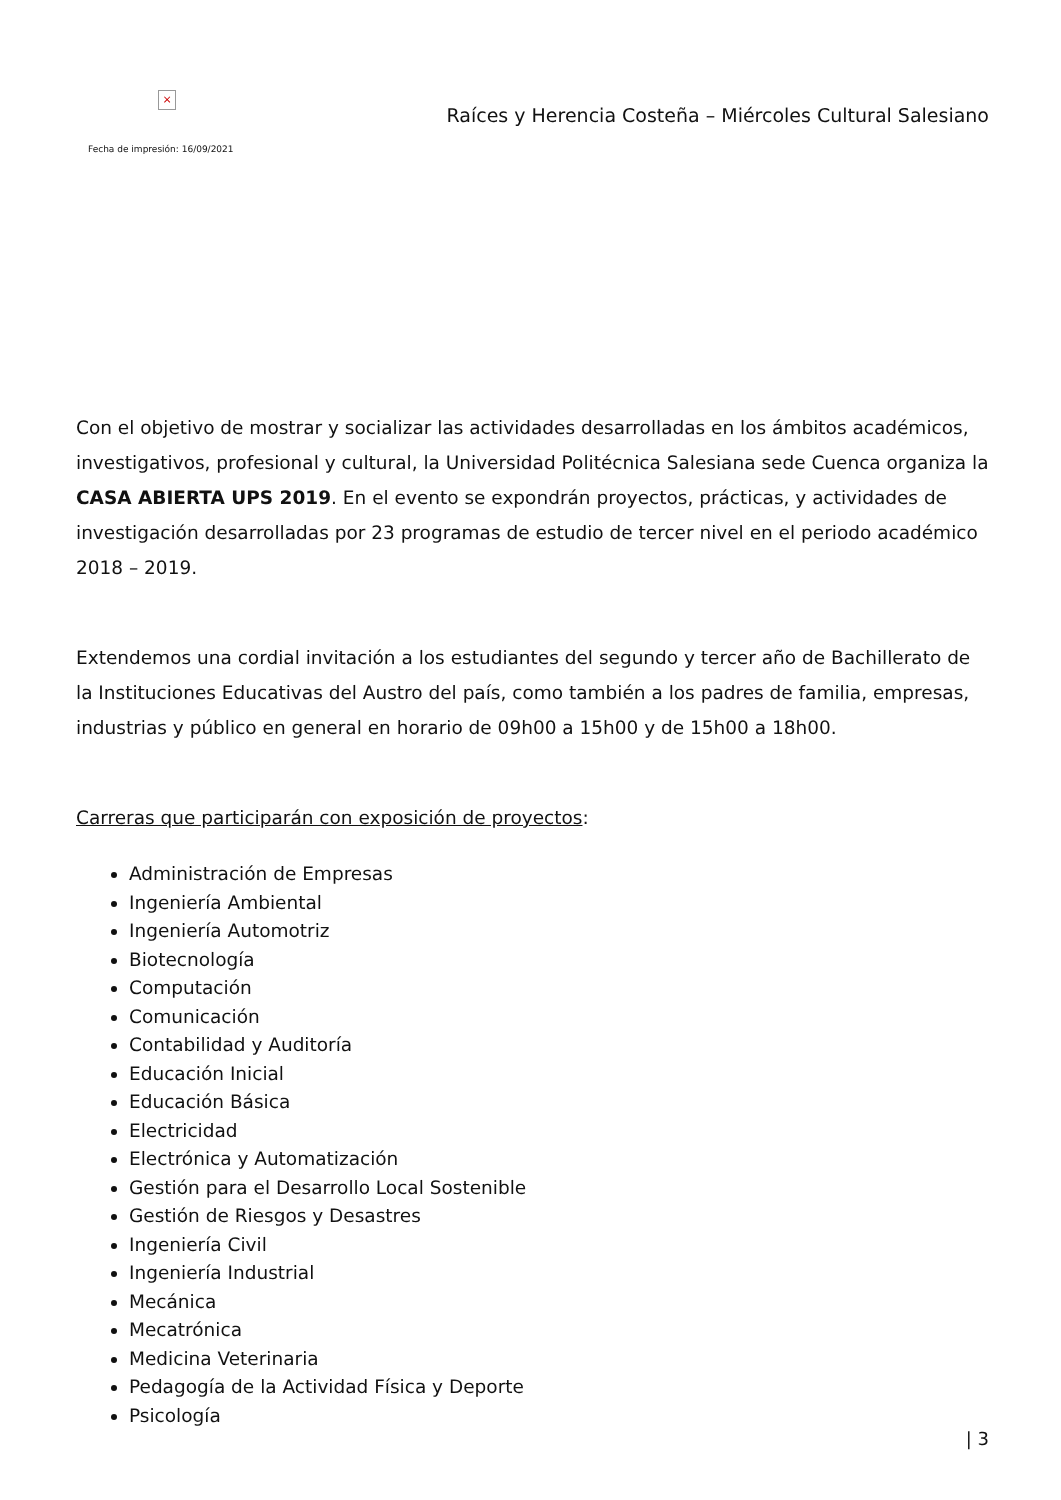×
Fecha de impresión: 16/09/2021
Raíces y Herencia Costeña – Miércoles Cultural Salesiano
Con el objetivo de mostrar y socializar las actividades desarrolladas en los ámbitos académicos, investigativos, profesional y cultural, la Universidad Politécnica Salesiana sede Cuenca organiza la CASA ABIERTA UPS 2019. En el evento se expondrán proyectos, prácticas, y actividades de investigación desarrolladas por 23 programas de estudio de tercer nivel en el periodo académico 2018 – 2019.
Extendemos una cordial invitación a los estudiantes del segundo y tercer año de Bachillerato de la Instituciones Educativas del Austro del país, como también a los padres de familia, empresas, industrias y público en general en horario de 09h00 a 15h00 y de 15h00 a 18h00.
Carreras que participarán con exposición de proyectos:
Administración de Empresas
Ingeniería Ambiental
Ingeniería Automotriz
Biotecnología
Computación
Comunicación
Contabilidad y Auditoría
Educación Inicial
Educación Básica
Electricidad
Electrónica y Automatización
Gestión para el Desarrollo Local Sostenible
Gestión de Riesgos y Desastres
Ingeniería Civil
Ingeniería Industrial
Mecánica
Mecatrónica
Medicina Veterinaria
Pedagogía de la Actividad Física y Deporte
Psicología
| 3